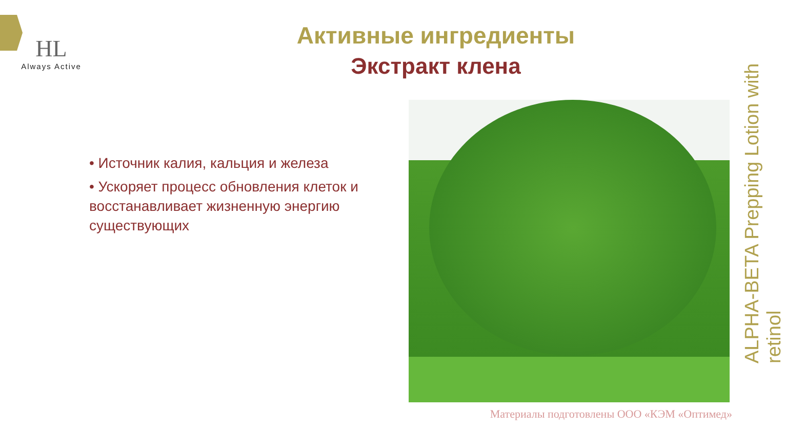HL
Always Active
Активные ингредиенты
Экстракт клена
• Источник калия, кальция и железа
• Ускоряет процесс обновления клеток и восстанавливает жизненную энергию существующих
ALPHA-BETA Prepping Lotion with retinol
Материалы подготовлены ООО «КЭМ «Оптимед»